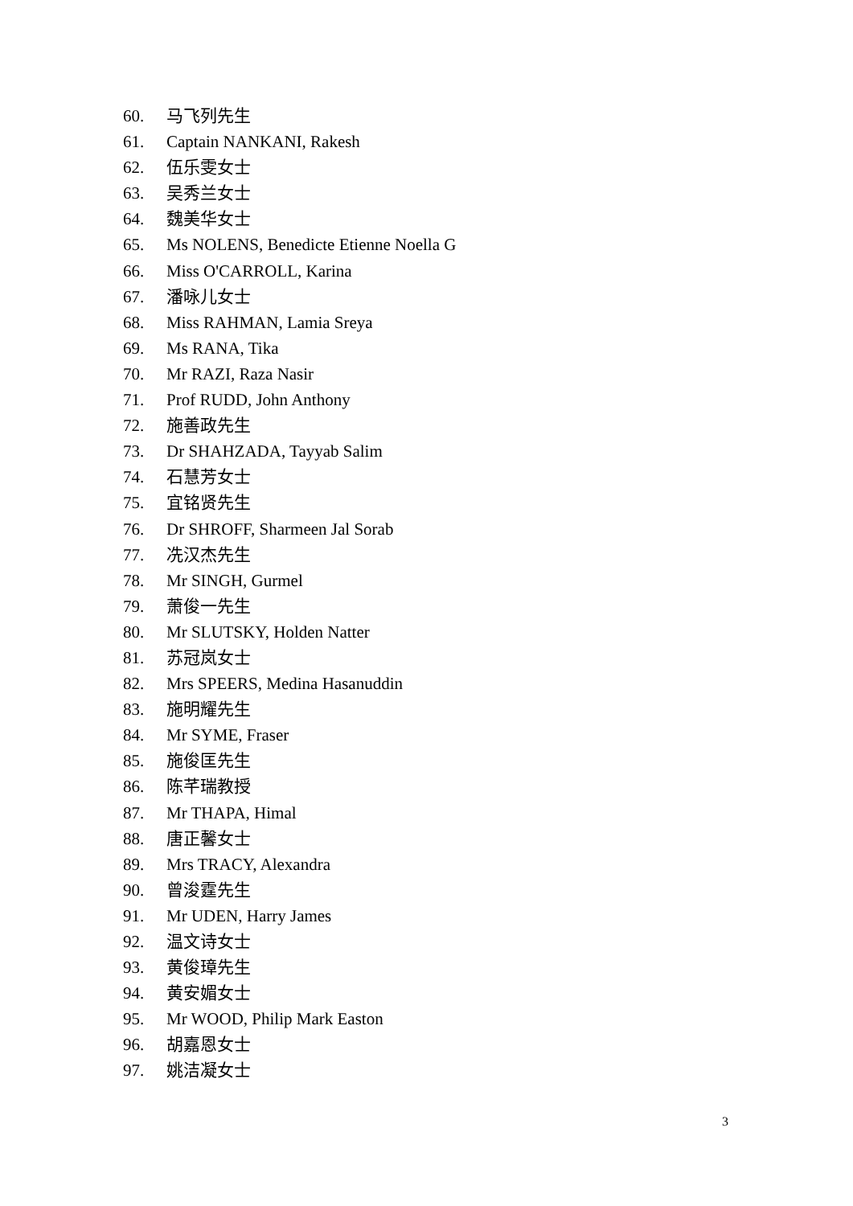60. 马飞列先生
61. Captain NANKANI, Rakesh
62. 伍乐雯女士
63. 吴秀兰女士
64. 魏美华女士
65. Ms NOLENS, Benedicte Etienne Noella G
66. Miss O'CARROLL, Karina
67. 潘咏儿女士
68. Miss RAHMAN, Lamia Sreya
69. Ms RANA, Tika
70. Mr RAZI, Raza Nasir
71. Prof RUDD, John Anthony
72. 施善政先生
73. Dr SHAHZADA, Tayyab Salim
74. 石慧芳女士
75. 宜铭贤先生
76. Dr SHROFF, Sharmeen Jal Sorab
77. 冼汉杰先生
78. Mr SINGH, Gurmel
79. 萧俊一先生
80. Mr SLUTSKY, Holden Natter
81. 苏冠岚女士
82. Mrs SPEERS, Medina Hasanuddin
83. 施明耀先生
84. Mr SYME, Fraser
85. 施俊匡先生
86. 陈芊瑞教授
87. Mr THAPA, Himal
88. 唐正馨女士
89. Mrs TRACY, Alexandra
90. 曾浚霆先生
91. Mr UDEN, Harry James
92. 温文诗女士
93. 黄俊璋先生
94. 黄安媚女士
95. Mr WOOD, Philip Mark Easton
96. 胡嘉恩女士
97. 姚洁凝女士
3